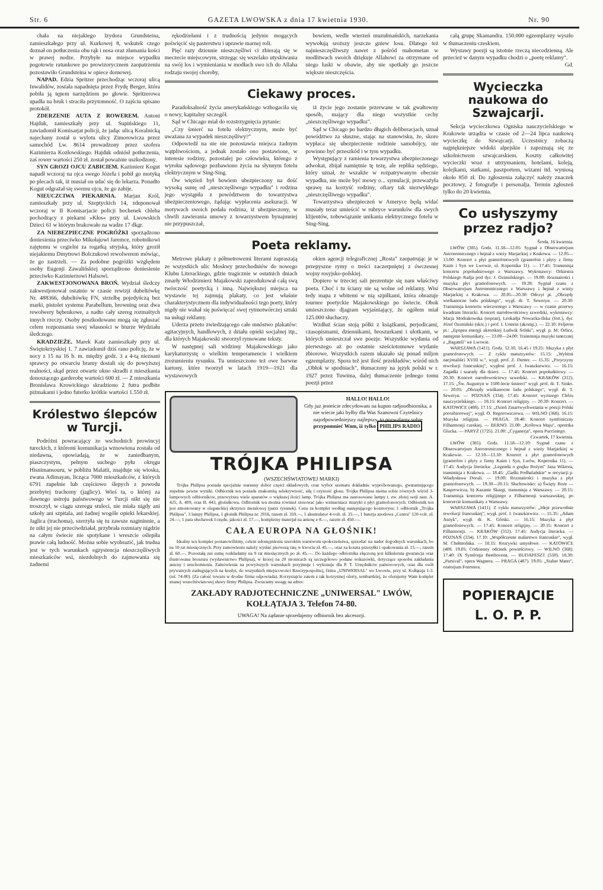Str. 6 GAZETA LWOWSKA z dnia 17 kwietnia 1930. Nr. 90
chała na niejakiego Izydora Grundsteina, zamieszkałego przy ul. Kurkowej 8, wskutek czego doznał on potłuczenia obu rąk i nosa oraz złamania kości w prawej nodze. Przybyłe na miejsce wypadku pogotowie ratunkowe po prowizorycznem zaopatrzeniu pozostawiło Grundsteina w opiece domowej.
NAPAD. Edzia Spritzer przechodząc wczoraj ulicą Inwalidów, została napadnięta przez Frydę Berger, która pobiła ją tępem narzędziem po głowie. Spritzerowa upadła na bruk i straciła przytomność. O zajściu spisano protokół.
ZDERZENIE AUTA Z ROWEREM. Antoni Hajduk, zamieszkały przy ul. Supińskiego 11, zawiadomił Komisarjat policji, że jadąc ulicą Koralnicką najechany został u wylotu ulicy Zimorowicza przez samochód Lw. 8614 prowadzony przez szofera Kazimierza Kozłowskiego. Hajduk odniósł potłuczenia, zaś rower wartości 250 zł. został poważnie uszkodzony.
SYN GROZI OJCU ZABICIEM. Kazimierz Kogut napadł wczoraj na ojca swego Józefa i pobił go motyką po plecach tak, iż musiał on udać się do lekarza. Ponadto Kogut odgrażał się swemu ojcu, że go zabije.
NIEUCZCIWA PIEKARNIA. Marjan Król, zamieszkały przy ul. Szeptyckich 14, zdeponował wczoraj w II Komisarjacie policji bochenek chleba pochodzący z piekarni »Kłos« przy ul. Lwowskich Dzieci 61 w którym brakowało na wadze 17 dkgr.
ZA NIEBEZPIECZNE POGRÓŻKI sporządzono doniesienia przeciwko Mikołajowi Jaremce, robotnikowi zajętemu w cegielni za rogatką stryjską, który groził niejakiemu Dmytrowi Bolczukowi rewolwerem mówiąc, że go zastrzeli. — Za podobne pogróżki względem osoby Eugenji Zawalińskiej sporządzono doniesienie przeciwko Kazimierzowi Halsowi.
ZAKWESTJONOWANA BROŃ. Wydział śledczy zakwestjonował ostatnio w czasie rewizji dubeltówkę Nr. 488366, dubeltówkę FN, strzelbę pojedyńczą bez marki, pistolet systemu Parabellum, browning oraz dwa rewolwery bębenkowe, a nadto cały szereg rozmaitych innych rzeczy. Osoby poszkodowane mogą się zgłaszać celem rozpoznania swej własności w biurze Wydziału śledczego.
KRADZIEŻE. Marek Katz zamieszkały przy ul. Świętokrzyskiej 1. 7 zawiadomił dziś rano policję, że w nocy z 15 na 16 b. m. między godz. 3 a 4-tą nieznani sprawcy po otwarciu bramy dostali się do powyższej realności, skąd przez otwarte okno skradli z mieszkania donoszącego garderobę wartości 600 zł. — Z mieszkania Bronisława Krowickiego skradziono 2 futra podbite piżmakami i jedno futerko krótkie wartości 1.550 zł.
Królestwo ślepców
w Turcji.
Podróżni powracający ze wschodnich prowincyj tureckich, z któremi komunikacja wznowiona została od niedawna, opowiadają, że w zaniedbanym, piaszczystym, pełnym suchego pyłu okręgu Hisnimansouru, w pobliżu Malatii, znajduje się wioska, zwana Adimayan, licząca 7000 mieszkańców, z których 6791 zupełnie lub częściowo ślepych z powodu przebytej trachomy (jaglicy). Wieś ta, o której za dawnego ustroju państwowego w Turcji nikt się nie troszczył, w ciągu szeregu stuleci, nie miała nigdy ani szkoły ani szpitala, ani żadnej wogóle opieki lekarskiej. Jaglica (trachoma), szerzyła się tu zawsze nagminnie, a że nikt jej nie przeciwdziałał, przybrała rozmiary nigdzie na całym świecie nie spotykane i wreszcie oślepiła prawie całą ludność. Można sobie wyobrazić, jak trudna jest w tych warunkach egzystencja nieszczęśliwych mieszkańców wsi, niezdolnych do zajmowania się żadnemi
rękodziełami i z trudnością jedynie mogących poświęcić się pasterstwu i uprawie marnej roli.
Pięć razy dziennie nieszczęśliwi ci zbierają się w meczecie miejscowym, strzegąc się wszelako utyskiwania na swój los i wymieniania w modłach swo ich do Allaha rodzaju swojej choroby,
bowiem, wedle wierzeń muzułmańskich, narzekania wywołują sroższy jeszcze gniew losu. Dlatego też najnieszczęśliwszy nawet z pośród mahometan w modlitwach swoich dziękuje Allahowi za otrzymane od niego łaski w obawie, aby nie spotkały go jeszcze większe nieszczęścia.
Ciekawy proces.
Paradoksalność życia amerykańskiego wzbogaciła się o nowy, kapitalny szczegół.
Sąd w Chicago miał do rozstrzygnięcia pytanie:
„Czy śmierć na fotelu elektrycznym, może być uważana za wypadek nieszczęśliwy?"
Odpowiedź na nie nie pozostawia miejsca żadnym wątpliwościom, a jednak zostało ono postawione, w interesie rodziny, pozostałej po człowieku, którego z wyroku sądowego pozbawiono życia na słynnym fotelu elektrycznym w Sing-Sing.
Ów więzień był bowiem ubezpieczony na dość wysoką sumę od „nieszczęśliwego wypadku" i rodzina jego wystąpiła z powództwem do towarzystwa ubezpieczeniowego, żądając wypłacenia asekuracji. W motywach swoich podała rodzina, iż ubezpieczony, w chwili zawierania umowy z towarzystwem bynajmniej nie przypuszczał,
iż życie jego zostanie przerwane w tak gwałtowny sposób, mający dla niego wszystkie cechy „nieszczęśliwego wypadku".
Sąd w Chicago po bardzo długich deliberacjach, uznał powództwo za słuszne, stając na stanowisku, że, skoro wypłaca się ubezpieczenie rodzinie samobójcy, nie powinno być przeszkód i w tym wypadku.
Występujący z ramienia towarzystwa ubezpieczonego adwokat, zbijał namiętnie tę tezę, ale replika sędziego, który uznał, że wszakże w rozpatrywanym obecnie wypadku, nie może być mowy o... symulacji, przeważyła sprawę na korzyść rodziny, ofiary tak niezwykłego „nieszczęśliwego wypadku".
Towarzystwa ubezpieczeń w Ameryce będą widać musiały teraz umieścić w rubryce warunków dla swych klijentów, zobowiązanie unikania elektrycznego fotelu w Sing-Sing.
Poeta reklamy.
Metrowe plakaty z półmetrowemi literami zapraszają ze wszystkich ulic Moskwy przechodniów do nowego Klubu Literackiego, gdzie tragicznie w ostatnich dniach zmarły Włodzimierz Majakowski zaprodukował całą swą twórczość poetycką i inną. Największej miejsca na wystawie tej zajmują plakaty, co jest właśnie charakterystycznem dla indywidualności tego poety, który nigdy nie wahał się poświęcać swej rytmotwórczej sztuki na usługi reklamy.
Uderza przeto zwiedzającego całe mnóstwo plakatów: agitacyjnych, handlowych, z działu opieki socjalnej itp., dla których Majakowski stworzył rymowane teksty.
W następnej sali widzimy Majakowskiego jako karykaturzystę o wielkim temperamencie i wielkiem zrozumieniu rysunku. Tu umieszczono też owe barwne kartony, które tworzył w latach 1919—1921 dla wystawowych
okien agencji telegraficznej „Rosta" zaopatrując je w przepyszne rymy o treści zaczerpniętej z ówczesnej wojny rosyjsko-polskiej.
Dopiero w trzeciej sali prezentuje się nam właściwy poeta. Choć i tu ściany nie są wolne od reklamy. Wisi tedy mapa z wbitemi w nią szpilkami, która obrazuje tournee poetyckie Majakowskiego po świecie. Obok umieszczono djagram wyjaśniający, że ogółem miał 125.000 słuchaczy.
Wzdłuż ścian stoją półki z książkami, perjodicami, czasopismami, dziennikami, broszurkami i ulotkami, w których umieszczał swe poezje. Wszystkie wydania od pierwszego aż po ostatnie sześciotomowe wydanie zbiorowe. Wszystkich razem ukazało się ponad miljon egzemplarzy. Spora też jest ilość przekładów; wśród nich „Obłok w spodniach", tłumaczony na język polski w r. 1927 przez Tuwima, dalej tłumaczenie jednego tomu poezji przez
HALLO! HALLO!
Gdy już jesteście zdecydowani na kupno radjoodbiornika, a nie wiecie jaki byłby dla Was Szanowni Czytelnicy najodpowiedniejszy najlepszy, to pozwalamy sobie przypomnieć Wam, iż tylko PHILIPS RADIO
TRÓJKA PHILIPSA
(WSZECHŚWIATOWEJ MARKI)
Trójka Philipsa posiada specjalnie staranny dobór części składowych, oraz wybór szematu dokładnie wypróbowanego, gwarantującego zupełnie pewne wyniki. Odbiornik ten posiada znakomitą selektywność, siłę i czystość głosu. Trójka Philipsa niema sobie równych wśród 3-lampowych odbiorników, przewyższa wiele aparatów o większej ilości lamp. Trójka Philipsa ma zastosowane lampy t. zw. złotej serji nast. A. 425, A. 409, oraz B. 443, głośnikowa. Odbiornik ten można również stosować jako wzmacniacz muzyki z płyt gramofonowych. Odbiornik ten jest zmontowany w eleganckiej skrzynce metalowej (patrz rysunek). Cena za komplet według następującego kosztorysu: 1 odbiornik „Trójka Philipsa", 3 lampy Philipsa, 1 głośnik Philipsa nr. 2016, razem zł. 359.—, 1 akumulator 4-volt. zł. 35.—, 1 baterja anodowa „Centra" 120-volt. zł. 24.—, 1 para słuchawek I-rzędn. jakości zł. 17.—, kompletny materjał na antenę z·8.—, razem zł. 450.—.
CAŁA EUROPA NA GŁOŚNIK!
Idealny ten komplet postanowiliśmy, celem udostępnienia szerokim warstwom społeczeństwa, sprzedać na nader dogodnych warunkach, bo na 10 rat miesięcznych. Przy zamówieniu należy wysłać pierwszą ratę w kwocie zł. 45.—, oraz za koszta przesyłki i opakowania zł. 15.—, razem zł. 60.—. Pozostałą zaś sumę rozkładamy na 9 rat miesięcznych po zł. 45.—. Do każdego odbiornika złączoną jest kilkuletnia gwarancja oraz ilustrowana broszura (wydawnictwo Philipsa), w której na 20 stronicach są szczegółowo podane wskazówki, dotyczące sposobu zakładania anteny i uruchomienia. Zamówienia na powyższych warunkach przyjmuje i wykonuje dla P. T. Urzędników państwowych, oraz dla osób prywatnych zasługujących na kredyt, do wszystkich miejscowości Rzeczypospolitej, firma „UNIWERSAL" we Lwowie, przy ul. Kołłątaja 1-3. (tel. 74-80). (Za całość towaru w drodze firma odpowiada). Korzystajcie zatem z tak korzystnej oferty, tembardziej, że oferujemy Wam komplet znanej wszechświatowej sławy firmy Philipsa. Zwracamy uwagę na adres:
ZAKŁADY RADJOTECHNICZNE „UNIWERSAL" LWÓW, KOŁŁĄTAJA 3. Telefon 74-80.
UWAGA! Na żądanie sprzedajemy odbiornik bez akcesorji.
całą grupę Skamandra. 150.000 egzemplarzy wyszło w tłumaczeniu czeskiem.
Wystawy poezji są istotnie rzeczą niecodzienną. Ale przecież w danym wypadku chodzi o „poetę reklamy".
Gd.
Wycieczka naukowa do Szwajcarji.
Sekcja wycieczkowa Ogniska nauczycielskiego w Krakowie urządza w czasie od 2—24 lipca naukową wycieczkę do Szwajcarji. Uczestnicy zobaczą najpiękniejsze widoki alpejskie i zapoznają się ze szkolnictwem szwajcarskiem. Koszty całkowitej wycieczki wraz z utrzymaniem, hotelami, koleją, kolejkami, statkami, paszportem, wizami itd. wyniosą około 850 zł. Do zgłoszenia załączyć należy znaczek pocztowy, 2 fotografje i personalja. Termin zgłoszeń tylko do 20 kwietnia.
Co usłyszymy przez radjo?
Środa, 16 kwietnia.
LWÓW (385). Godz. 11.58—12.05: Sygnał z Obserwatorjum Astronomicznego i hejnał z wieży Marjackiej z Krakowa. — 12.05—13.00: Koncert z płyt gramofonowych (gramofon i płyty z firmy Kaim i Syn we Lwowie, ul. Kopernika 11). — 17.45: Transmisja koncertu popołudniowego z Warszawy. Wykonawcy: Orkiestra Polskiego Radja pod dyr. J. Ozimińskiego. — 19.00: Rozmaitości i muzyka płyt gramofonowych. — 19.28: Sygnał czasu z Obserwatorjum Astronomicznego z Warszawy i hejnał z wieży Marjackiej z Krakowa. — 20.05—20.30: Odczyt pt. „Obrzędy wielkanocne ludu polskiego", wygł. dr. T. Seweryn. — 20.30: Transmisja koncertu wieczornego z Warszawy — w czasie przerwy kwadrans literacki. Koncert narodowościowy szwedzki, wykonawcy: Marja Modrakowska (sopran), Leokadja Nowacka-Ilska (fort.), dyr. Józef Ozimiński (skrz.) i prof. I. Urstein (akomp.). — 22.10: Feljeton pt.: „Epopea energji aktorskiej Ludwik Solski", wygł. p. M. Orlicz, następnie komunikaty. — 23.00—24.00: Transmisja muzyki tanecznej z „Bagateli" we Lwowie.
WARSZAWA (1411). Godz. 12.10, 16.45 i 19.25: Muzyka z płyt gramofonowych. — Z cyklu maturzystów: 15.15: „Wybitni nacjonaliści XVIII w.", wygł. prof. Z. Denter. — 15.35: „Przyczyny rewolucji francuskiej", wygłosi prof. J. Iwaszkiewicz. — 16.15: Zagadki i szarady dla dzieci. — 17.45: Koncert popołudniowy. — 20.30: Koncert narodowościowy szwedzki. — KRAKÓW (312). 17.15: „Św. Augustyn w 1500-lecie śmierci" wygł. prof. dr. T. Sinko. — 20.05: „Obrzędy wielkanocne ludu polskiego", wygł. dr. T. Seweryn. — POZNAŃ (334). 17.45: Koncert wyższego Chóru nauczycielskiego. — 18.15: Koncert religijny. — 20.30: Koncert. — KATOWICE (408). 17.15: „Dzień Zmartwychwstania w poezji Polski porozbiorowej", wygł. O. Regorowiczowa. — WILNO (368). 16.15: Muzyka religijna. — PRAGA. 19.40: Koncert symfoniczny Filharmonji czeskiej. — BERNO. 21.00: „Królowa Maju", operetka Glucka. — PARYŻ (1725). 21.00: „Cyganerja", opera Pucciniego.
Czwartek, 17 kwietnia.
LWÓW (385). Godz. 11.58—12.10: Sygnał czasu z Obserwatorjum Astronomicznego i hejnał z wieży Marjackiej w Krakowie. — 12.10—13.10: Koncert z płyt gramofonowych (gramofon i płyty z firmy Kaim i Syn, Lwów, Kopernika 11). — 17.45: Audycja literacka: „Legenda o grajku Bożym" Jana Wiktora, transmisja z Krakowa. — 18.45: „Gadki Podhalańskie" w recytacji p. Władysława Doruli. — 19.00: Rozmaitości i muzyka z płyt gramofonowych. — 19.30—20.15: Słuchowisko: a) Święty Boże — Kasprowicza, b) Kazanie Skargi, transmisja z Warszawy. — 20.15: Transmisja koncertu religijnego z Filharmonji warszawskiej, po koncercie komunikaty z Warszawy.
WARSZAWA (1411). Z cyklu maturzystów: „Ideje przewodnie rewolucji francuskiej", wygł. prof. J. Iwaszkiewicz. — 15.35: „Adam Asnyk", wygł. dr. K. Górski. — 16.15: Muzyka z płyt gramofonowych. — 17.45: Koncert religijny. — 20.15: Koncert z Filharmonji. — KRAKÓW (312). 17.45: Audycja literacka. — POZNAŃ (334). 17.10: „Współczesne malarstwo francuskie", wygł. M. Chełmońska. — 18.15: Rozrywki umysłowe. — KATOWICE (408. 19.05: Codzienny odcinek powieściowy. — WILNO (368). 17.40: IX Symfonja Beethovena. — BUDAPESZT (550). 18.30: „Parsival", opera Wagnera. — PRAGA (487). 19.05: „Stabat Mater", oratorjum Foerstera.
POPIERAJCIE
L. O. P. P.